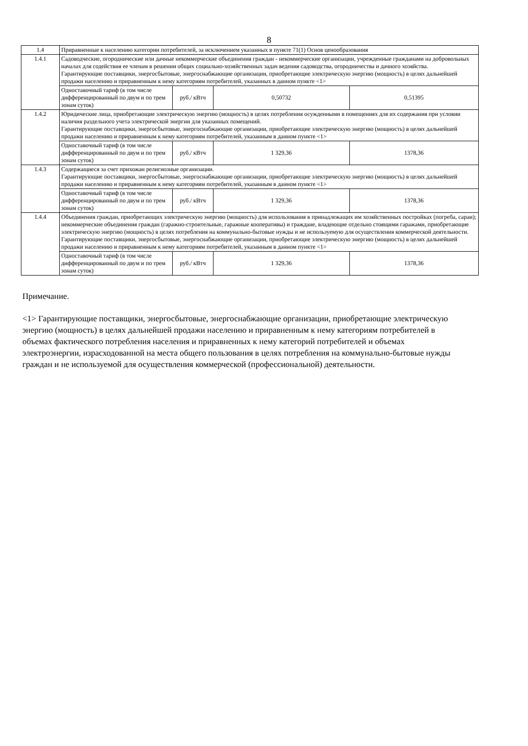8
| 1.4 | Приравненные к населению категории потребителей, за исключением указанных в пункте 71(1) Основ ценообразования | | | |
| 1.4.1 | Садоводческие, огороднические или дачные некоммерческие объединения граждан - некоммерческие организации, учрежденные гражданами на добровольных началах для содействия ее членам в решении общих социально-хозяйственных задач ведения садоводства, огородничества и дачного хозяйства. Гарантирующие поставщики, энергосбытовые, энергоснабжающие организации, приобретающие электрическую энергию (мощность) в целях дальнейшей продажи населению и приравненным к нему категориям потребителей, указанных в данном пункте <1> | | | |
| | Одноставочный тариф (в том числе дифференцированный по двум и по трем зонам суток) | руб./ кВтч | 0,50732 | 0,51395 |
| 1.4.2 | Юридические лица, приобретающие электрическую энергию (мощность) в целях потребления осужденными в помещениях для их содержания при условии наличия раздельного учета электрической энергии для указанных помещений. Гарантирующие поставщики, энергосбытовые, энергоснабжающие организации, приобретающие электрическую энергию (мощность) в целях дальнейшей продажи населению и приравненным к нему категориям потребителей, указанным в данном пункте <1> | | | |
| | Одноставочный тариф (в том числе дифференцированный по двум и по трем зонам суток) | руб./ кВтч | 1 329,36 | 1378,36 |
| 1.4.3 | Содержащиеся за счет прихожан религиозные организации. Гарантирующие поставщики, энергосбытовые, энергоснабжающие организации, приобретающие электрическую энергию (мощность) в целях дальнейшей продажи населению и приравненным к нему категориям потребителей, указанным в данном пункте <1> | | | |
| | Одноставочный тариф (в том числе дифференцированный по двум и по трем зонам суток) | руб./ кВтч | 1 329,36 | 1378,36 |
| 1.4.4 | Объединения граждан, приобретающих электрическую энергию (мощность) для использования в принадлежащих им хозяйственных постройках (погреба, сараи); некоммерческие объединения граждан (гаражно-строительные, гаражные кооперативы) и граждане, владеющие отдельно стоящими гаражами, приобретающие электрическую энергию (мощность) в целях потребления на коммунально-бытовые нужды и не используемую для осуществления коммерческой деятельности. Гарантирующие поставщики, энергосбытовые, энергоснабжающие организации, приобретающие электрическую энергию (мощность) в целях дальнейшей продажи населению и приравненным к нему категориям потребителей, указанным в данном пункте <1> | | | |
| | Одноставочный тариф (в том числе дифференцированный по двум и по трем зонам суток) | руб./ кВтч | 1 329,36 | 1378,36 |
Примечание.
<1> Гарантирующие поставщики, энергосбытовые, энергоснабжающие организации, приобретающие электрическую энергию (мощность) в целях дальнейшей продажи населению и приравненным к нему категориям потребителей в объемах фактического потребления населения и приравненных к нему категорий потребителей и объемах электроэнергии, израсходованной на места общего пользования в целях потребления на коммунально-бытовые нужды граждан и не используемой для осуществления коммерческой (профессиональной) деятельности.